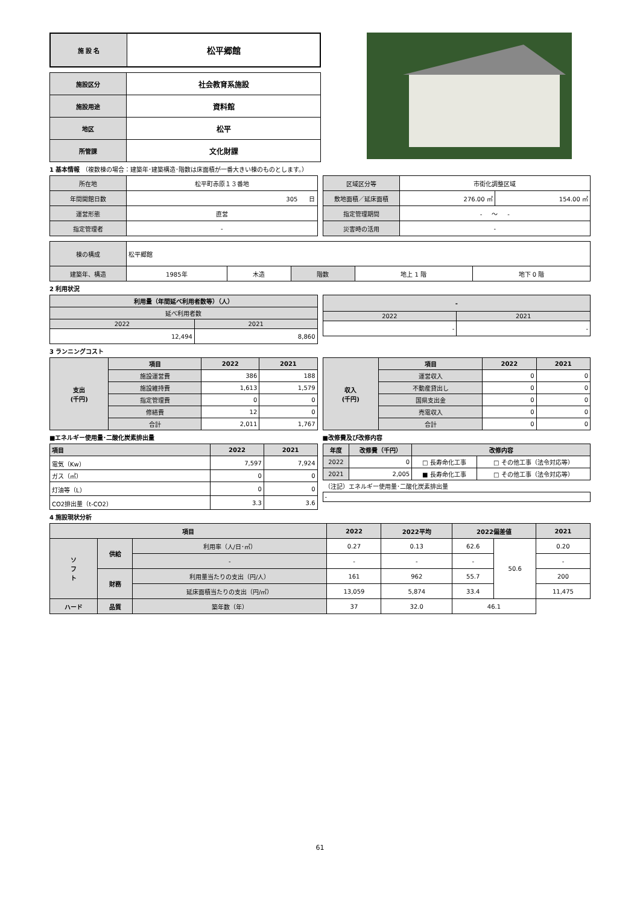| 施 設 名 | 松平郷館 |
| 施設区分 | 社会教育系施設 |
| 施設用途 | 資料館 |
| 地区 | 松平 |
| 所管課 | 文化財課 |
1 基本情報 （複数棟の場合：建築年･建築構造･階数は床面積が一番大きい棟のものとします。）
| 所在地 | 松平町赤原１３番地 |
| 年間開館日数 | 305 日 |
| 運営形態 | 直営 |
| 指定管理者 | - |
| 区域区分等 | 市街化調整区域 | |
| 敷地面積／延床面積 | 276.00 ㎡ | 154.00 ㎡ |
| 指定管理期間 | - ～ - | |
| 災害時の活用 | - | |
| 棟の構成 | 松平郷館 | | | | |
| 建築年、構造 | 1985年 | 木造 | 階数 | 地上 1 階 | 地下 0 階 |
2 利用状況
| 利用量（年間延べ利用者数等）（人） | |
| 延べ利用者数 | |
| 2022 | 2021 |
| 12,494 | 8,860 |
| - | |
| 2022 | 2021 |
| - | - |
3 ランニングコスト
| 支出 (千円) | 項目 | 2022 | 2021 |
| | 施設運営費 | 386 | 188 |
| | 施設維持費 | 1,613 | 1,579 |
| | 指定管理費 | 0 | 0 |
| | 修繕費 | 12 | 0 |
| | 合計 | 2,011 | 1,767 |
| 収入 (千円) | 項目 | 2022 | 2021 |
| | 運営収入 | 0 | 0 |
| | 不動産貸出し | 0 | 0 |
| | 国県支出金 | 0 | 0 |
| | 売電収入 | 0 | 0 |
| | 合計 | 0 | 0 |
■エネルギー使用量･二酸化炭素排出量
| 項目 | 2022 | 2021 |
| 電気（Kw） | 7,597 | 7,924 |
| ガス（㎥） | 0 | 0 |
| 灯油等（L） | 0 | 0 |
| CO2排出量（t-CO2） | 3.3 | 3.6 |
■改修費及び改修内容
| 年度 | 改修費（千円） | 改修内容 | |
| 2022 | 0 | □ 長寿命化工事 | □ その他工事（法令対応等） |
| 2021 | 2,005 | ■ 長寿命化工事 | □ その他工事（法令対応等） |
| （注記）エネルギー使用量･二酸化炭素排出量 | | | |
| - | | | |
4 施設現状分析
| 項目 | | | 2022 | 2022平均 | 2022偏差値 | | 2021 |
| ソ フ ト | 供給 | 利用率（人/日･㎡） | 0.27 | 0.13 | 62.6 | 50.6 | 0.20 |
| | | - | - | - | - | | - |
| | 財務 | 利用量当たりの支出（円/人） | 161 | 962 | 55.7 | | 200 |
| | | 延床面積当たりの支出（円/㎡） | 13,059 | 5,874 | 33.4 | | 11,475 |
| ハード | 品質 | 築年数（年） | 37 | 32.0 | 46.1 | | |
61